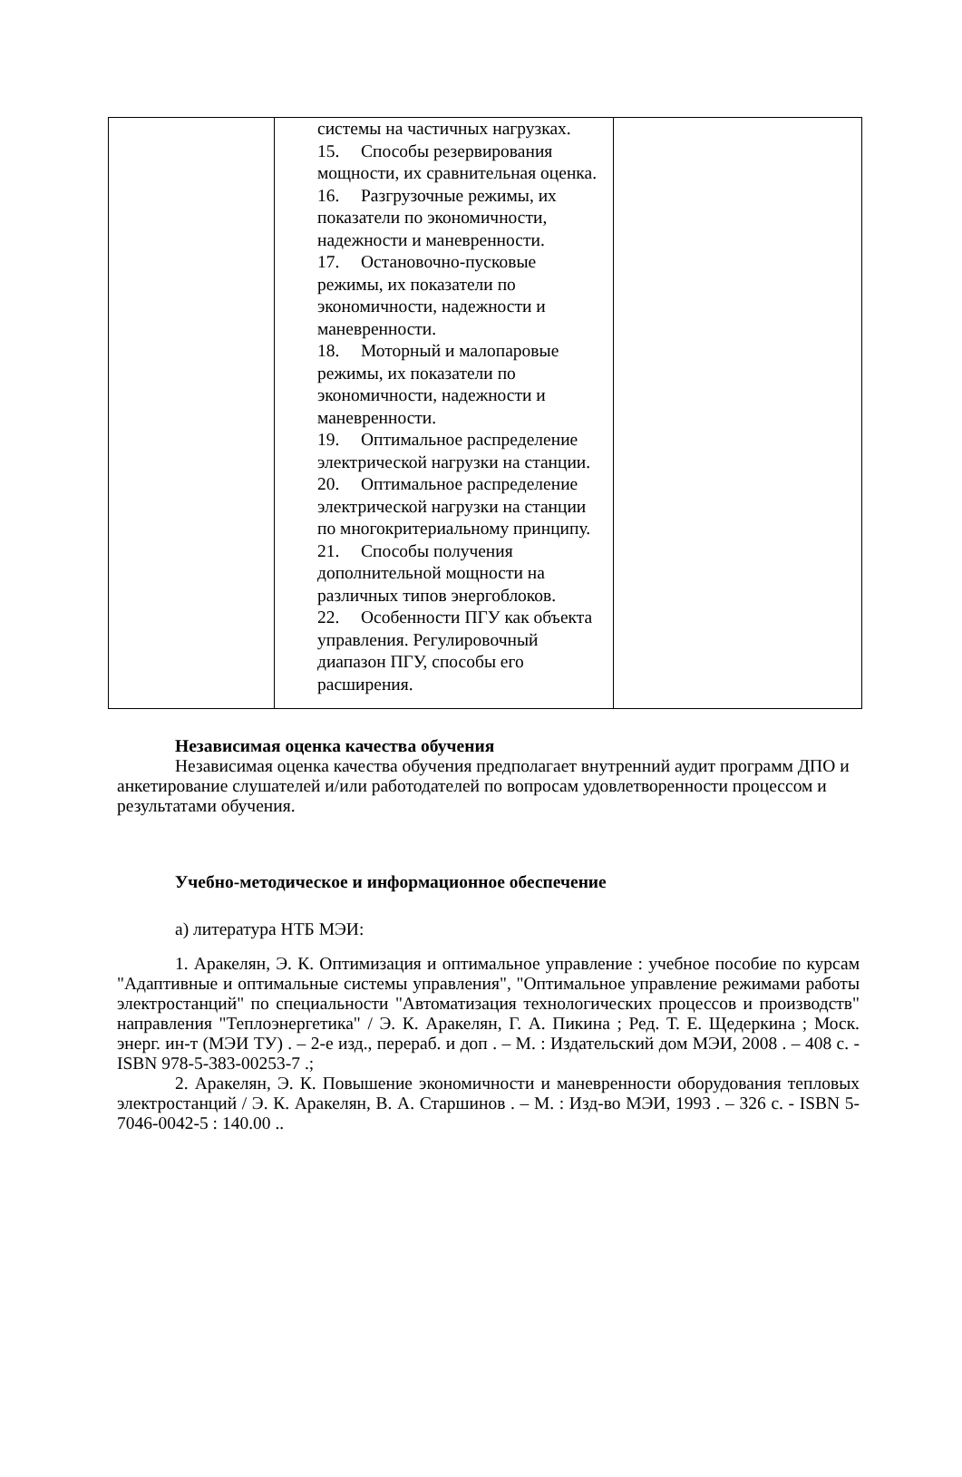| | системы на частичных нагрузках. 15. Способы резервирования мощности, их сравнительная оценка. 16. Разгрузочные режимы, их показатели по экономичности, надежности и маневренности. 17. Остановочно-пусковые режимы, их показатели по экономичности, надежности и маневренности. 18. Моторный и малопаровые режимы, их показатели по экономичности, надежности и маневренности. 19. Оптимальное распределение электрической нагрузки на станции. 20. Оптимальное распределение электрической нагрузки на станции по многокритериальному принципу. 21. Способы получения дополнительной мощности на различных типов энергоблоков. 22. Особенности ПГУ как объекта управления. Регулировочный диапазон ПГУ, способы его расширения. | |
Независимая оценка качества обучения
Независимая оценка качества обучения предполагает внутренний аудит программ ДПО и анкетирование слушателей и/или работодателей по вопросам удовлетворенности процессом и результатами обучения.
Учебно-методическое и информационное обеспечение
а) литература НТБ МЭИ:
1. Аракелян, Э. К. Оптимизация и оптимальное управление : учебное пособие по курсам "Адаптивные и оптимальные системы управления", "Оптимальное управление режимами работы электростанций" по специальности "Автоматизация технологических процессов и производств" направления "Теплоэнергетика" / Э. К. Аракелян, Г. А. Пикина ; Ред. Т. Е. Щедеркина ; Моск. энерг. ин-т (МЭИ ТУ) . – 2-е изд., перераб. и доп . – М. : Издательский дом МЭИ, 2008 . – 408 с. - ISBN 978-5-383-00253-7 .;
2. Аракелян, Э. К. Повышение экономичности и маневренности оборудования тепловых электростанций / Э. К. Аракелян, В. А. Старшинов . – М. : Изд-во МЭИ, 1993 . – 326 с. - ISBN 5-7046-0042-5 : 140.00 ..